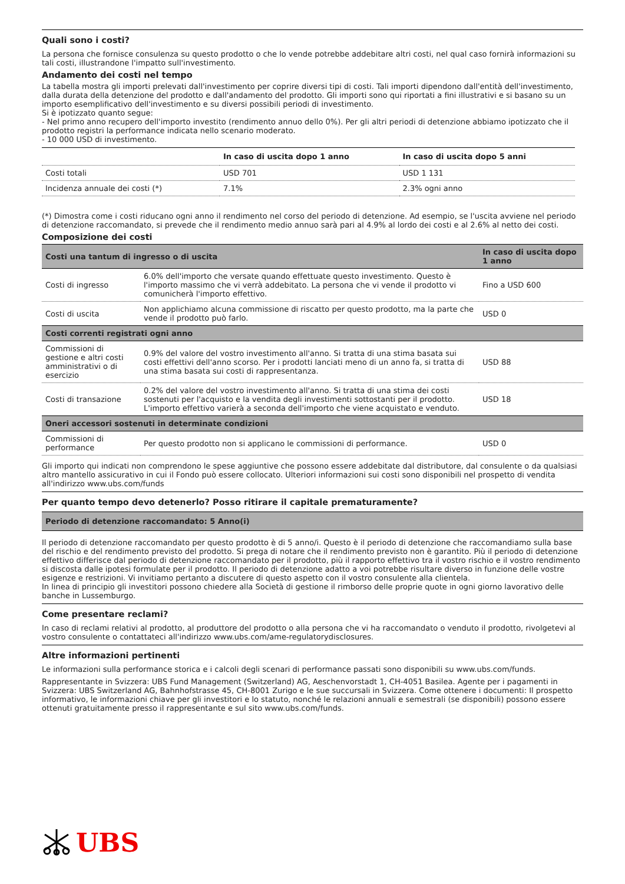Quali sono i costi?
La persona che fornisce consulenza su questo prodotto o che lo vende potrebbe addebitare altri costi, nel qual caso fornirà informazioni su tali costi, illustrandone l'impatto sull'investimento.
Andamento dei costi nel tempo
La tabella mostra gli importi prelevati dall'investimento per coprire diversi tipi di costi. Tali importi dipendono dall'entità dell'investimento, dalla durata della detenzione del prodotto e dall'andamento del prodotto. Gli importi sono qui riportati a fini illustrativi e si basano su un importo esemplificativo dell'investimento e su diversi possibili periodi di investimento.
Si è ipotizzato quanto segue:
- Nel primo anno recupero dell'importo investito (rendimento annuo dello 0%). Per gli altri periodi di detenzione abbiamo ipotizzato che il prodotto registri la performance indicata nello scenario moderato.
- 10 000 USD di investimento.
| | In caso di uscita dopo 1 anno | In caso di uscita dopo 5 anni |
| --- | --- | --- |
| Costi totali | USD 701 | USD 1 131 |
| Incidenza annuale dei costi (*) | 7.1% | 2.3% ogni anno |
(*) Dimostra come i costi riducano ogni anno il rendimento nel corso del periodo di detenzione. Ad esempio, se l'uscita avviene nel periodo di detenzione raccomandato, si prevede che il rendimento medio annuo sarà pari al 4.9% al lordo dei costi e al 2.6% al netto dei costi.
Composizione dei costi
| Costi una tantum di ingresso o di uscita | | In caso di uscita dopo 1 anno |
| --- | --- | --- |
| Costi di ingresso | 6.0% dell'importo che versate quando effettuate questo investimento. Questo è l'importo massimo che vi verrà addebitato. La persona che vi vende il prodotto vi comunicherà l'importo effettivo. | Fino a USD 600 |
| Costi di uscita | Non applichiamo alcuna commissione di riscatto per questo prodotto, ma la parte che vende il prodotto può farlo. | USD 0 |
| Costi correnti registrati ogni anno | | |
| Commissioni di gestione e altri costi amministrativi o di esercizio | 0.9% del valore del vostro investimento all'anno. Si tratta di una stima basata sui costi effettivi dell'anno scorso. Per i prodotti lanciati meno di un anno fa, si tratta di una stima basata sui costi di rappresentanza. | USD 88 |
| Costi di transazione | 0.2% del valore del vostro investimento all'anno. Si tratta di una stima dei costi sostenuti per l'acquisto e la vendita degli investimenti sottostanti per il prodotto. L'importo effettivo varierà a seconda dell'importo che viene acquistato e venduto. | USD 18 |
| Oneri accessori sostenuti in determinate condizioni | | |
| Commissioni di performance | Per questo prodotto non si applicano le commissioni di performance. | USD 0 |
Gli importo qui indicati non comprendono le spese aggiuntive che possono essere addebitate dal distributore, dal consulente o da qualsiasi altro mantello assicurativo in cui il Fondo può essere collocato. Ulteriori informazioni sui costi sono disponibili nel prospetto di vendita all'indirizzo www.ubs.com/funds
Per quanto tempo devo detenerlo? Posso ritirare il capitale prematuramente?
Periodo di detenzione raccomandato: 5 Anno(i)
Il periodo di detenzione raccomandato per questo prodotto è di 5 anno/i. Questo è il periodo di detenzione che raccomandiamo sulla base del rischio e del rendimento previsto del prodotto. Si prega di notare che il rendimento previsto non è garantito. Più il periodo di detenzione effettivo differisce dal periodo di detenzione raccomandato per il prodotto, più il rapporto effettivo tra il vostro rischio e il vostro rendimento si discosta dalle ipotesi formulate per il prodotto. Il periodo di detenzione adatto a voi potrebbe risultare diverso in funzione delle vostre esigenze e restrizioni. Vi invitiamo pertanto a discutere di questo aspetto con il vostro consulente alla clientela.
In linea di principio gli investitori possono chiedere alla Società di gestione il rimborso delle proprie quote in ogni giorno lavorativo delle banche in Lussemburgo.
Come presentare reclami?
In caso di reclami relativi al prodotto, al produttore del prodotto o alla persona che vi ha raccomandato o venduto il prodotto, rivolgetevi al vostro consulente o contattateci all'indirizzo www.ubs.com/ame-regulatorydisclosures.
Altre informazioni pertinenti
Le informazioni sulla performance storica e i calcoli degli scenari di performance passati sono disponibili su www.ubs.com/funds.
Rappresentante in Svizzera: UBS Fund Management (Switzerland) AG, Aeschenvorstadt 1, CH-4051 Basilea. Agente per i pagamenti in Svizzera: UBS Switzerland AG, Bahnhofstrasse 45, CH-8001 Zurigo e le sue succursali in Svizzera. Come ottenere i documenti: Il prospetto informativo, le informazioni chiave per gli investitori e lo statuto, nonché le relazioni annuali e semestrali (se disponibili) possono essere ottenuti gratuitamente presso il rappresentante e sul sito www.ubs.com/funds.
UBS